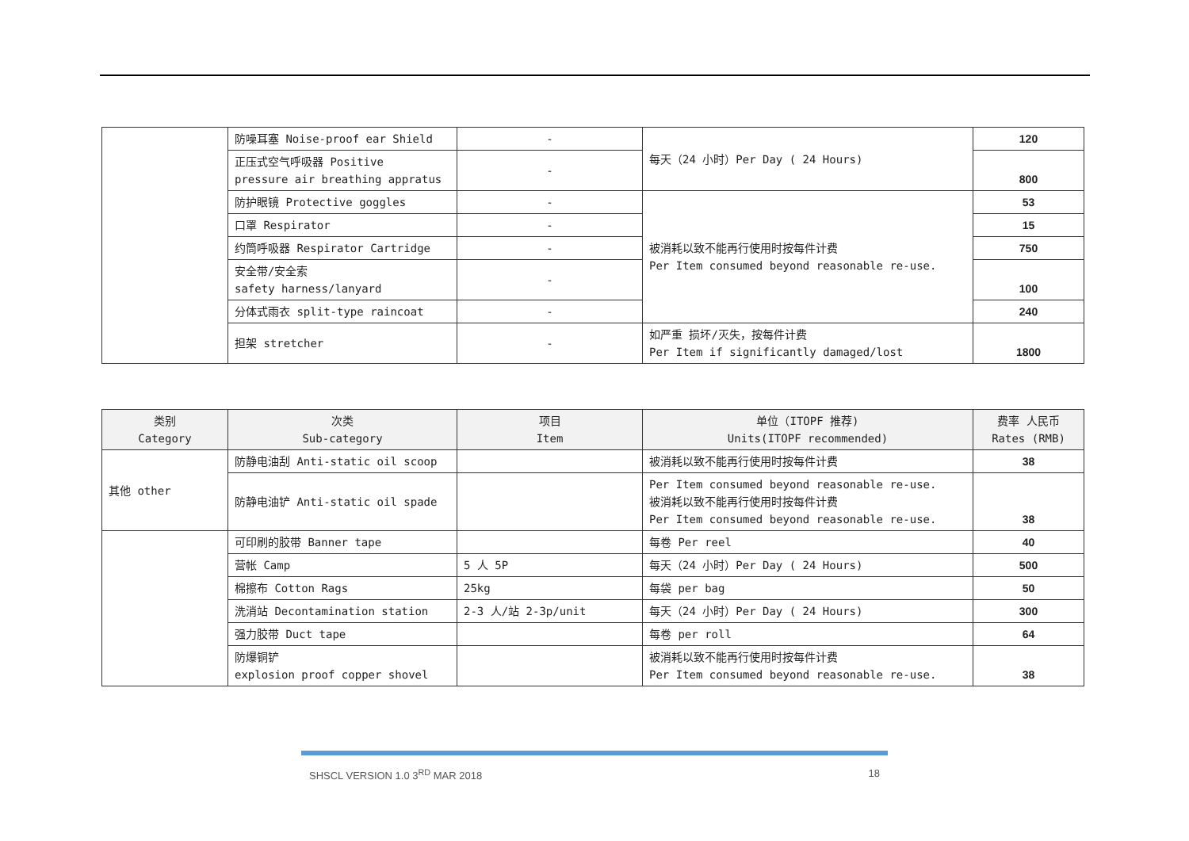| | 防噪耳塞 Noise-proof ear Shield | - | 每天（24 小时）Per Day ( 24 Hours) | 120 |
| | 正压式空气呼吸器 Positive pressure air breathing appratus | - | | 800 |
| | 防护眼镜 Protective goggles | - | 被消耗以致不能再行使用时按每件计费 Per Item consumed beyond reasonable re-use. | 53 |
| | 口罩 Respirator | - | | 15 |
| | 约筒呼吸器 Respirator Cartridge | - | | 750 |
| | 安全带/安全索 safety harness/lanyard | - | | 100 |
| | 分体式雨衣 split-type raincoat | - | | 240 |
| | 担架 stretcher | - | 如严重 损坏/灭失，按每件计费 Per Item if significantly damaged/lost | 1800 |
| 类别 Category | 次类 Sub-category | 项目 Item | 单位（ITOPF 推荐) Units(ITOPF recommended) | 费率 人民币 Rates (RMB) |
| --- | --- | --- | --- | --- |
| 其他 other | 防静电油刮 Anti-static oil scoop | | 被消耗以致不能再行使用时按每件计费 | 38 |
| | 防静电油铲 Anti-static oil spade | | Per Item consumed beyond reasonable re-use. 被消耗以致不能再行使用时按每件计费 Per Item consumed beyond reasonable re-use. | 38 |
| | 可印刷的胶带 Banner tape | | 每卷 Per reel | 40 |
| | 营帐 Camp | 5 人 5P | 每天（24 小时）Per Day ( 24 Hours) | 500 |
| | 棉擦布 Cotton Rags | 25kg | 每袋 per bag | 50 |
| | 洗消站 Decontamination station | 2-3 人/站 2-3p/unit | 每天（24 小时）Per Day ( 24 Hours) | 300 |
| | 强力胶带 Duct tape | | 每卷 per roll | 64 |
| | 防爆铜铲 explosion proof copper shovel | | 被消耗以致不能再行使用时按每件计费 Per Item consumed beyond reasonable re-use. | 38 |
SHSCL VERSION 1.0 3<sup>RD</sup> MAR 2018 18